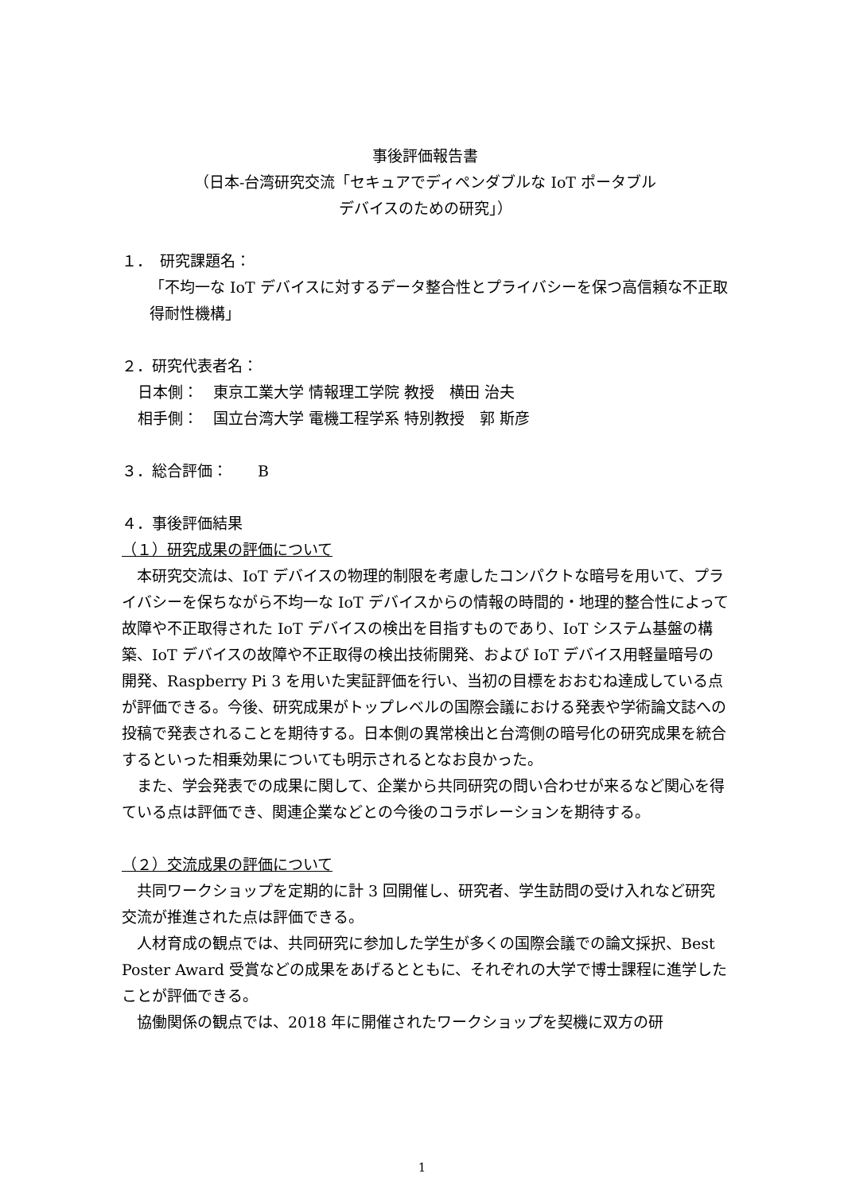事後評価報告書
（日本-台湾研究交流「セキュアでディペンダブルな IoT ポータブル
デバイスのための研究」）
１．　研究課題名：
「不均一な IoT デバイスに対するデータ整合性とプライバシーを保つ高信頼な不正取得耐性機構」
２．研究代表者名：
日本側：　東京工業大学 情報理工学院 教授　横田 治夫
相手側：　国立台湾大学 電機工程学系 特別教授　郭 斯彦
３．総合評価：　　B
４．事後評価結果
（１）研究成果の評価について
　本研究交流は、IoT デバイスの物理的制限を考慮したコンパクトな暗号を用いて、プライバシーを保ちながら不均一な IoT デバイスからの情報の時間的・地理的整合性によって故障や不正取得された IoT デバイスの検出を目指すものであり、IoT システム基盤の構築、IoT デバイスの故障や不正取得の検出技術開発、および IoT デバイス用軽量暗号の開発、Raspberry Pi 3 を用いた実証評価を行い、当初の目標をおおむね達成している点が評価できる。今後、研究成果がトップレベルの国際会議における発表や学術論文誌への投稿で発表されることを期待する。日本側の異常検出と台湾側の暗号化の研究成果を統合するといった相乗効果についても明示されるとなお良かった。
　また、学会発表での成果に関して、企業から共同研究の問い合わせが来るなど関心を得ている点は評価でき、関連企業などとの今後のコラボレーションを期待する。
（２）交流成果の評価について
　共同ワークショップを定期的に計 3 回開催し、研究者、学生訪問の受け入れなど研究交流が推進された点は評価できる。
　人材育成の観点では、共同研究に参加した学生が多くの国際会議での論文採択、Best Poster Award 受賞などの成果をあげるとともに、それぞれの大学で博士課程に進学したことが評価できる。
　協働関係の観点では、2018 年に開催されたワークショップを契機に双方の研
1